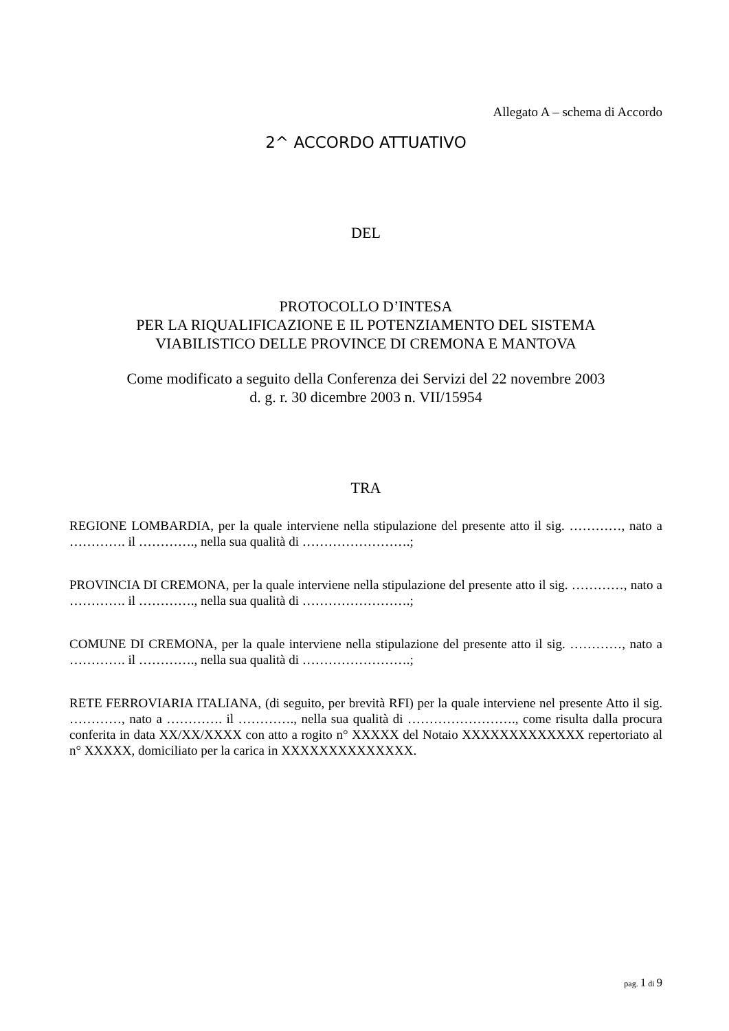Allegato A – schema di Accordo
2^ ACCORDO ATTUATIVO
DEL
PROTOCOLLO D’INTESA
PER LA RIQUALIFICAZIONE E IL POTENZIAMENTO DEL SISTEMA
VIABILISTICO DELLE PROVINCE DI CREMONA E MANTOVA
Come modificato a seguito della Conferenza dei Servizi del 22 novembre 2003
d. g. r. 30 dicembre 2003 n. VII/15954
TRA
REGIONE LOMBARDIA, per la quale interviene nella stipulazione del presente atto il sig. …………, nato a …………. il …………., nella sua qualità di …………………….;
PROVINCIA DI CREMONA, per la quale interviene nella stipulazione del presente atto il sig. …………, nato a …………. il …………., nella sua qualità di …………………….;
COMUNE DI CREMONA, per la quale interviene nella stipulazione del presente atto il sig. …………, nato a …………. il …………., nella sua qualità di …………………….;
RETE FERROVIARIA ITALIANA, (di seguito, per brevità RFI) per la quale interviene nel presente Atto il sig. …………, nato a …………. il …………., nella sua qualità di ……………………., come risulta dalla procura conferita in data XX/XX/XXXX con atto a rogito n° XXXXX del Notaio XXXXXXXXXXXXX repertoriato al n° XXXXX, domiciliato per la carica in XXXXXXXXXXXXXX.
pag. 1 di 9